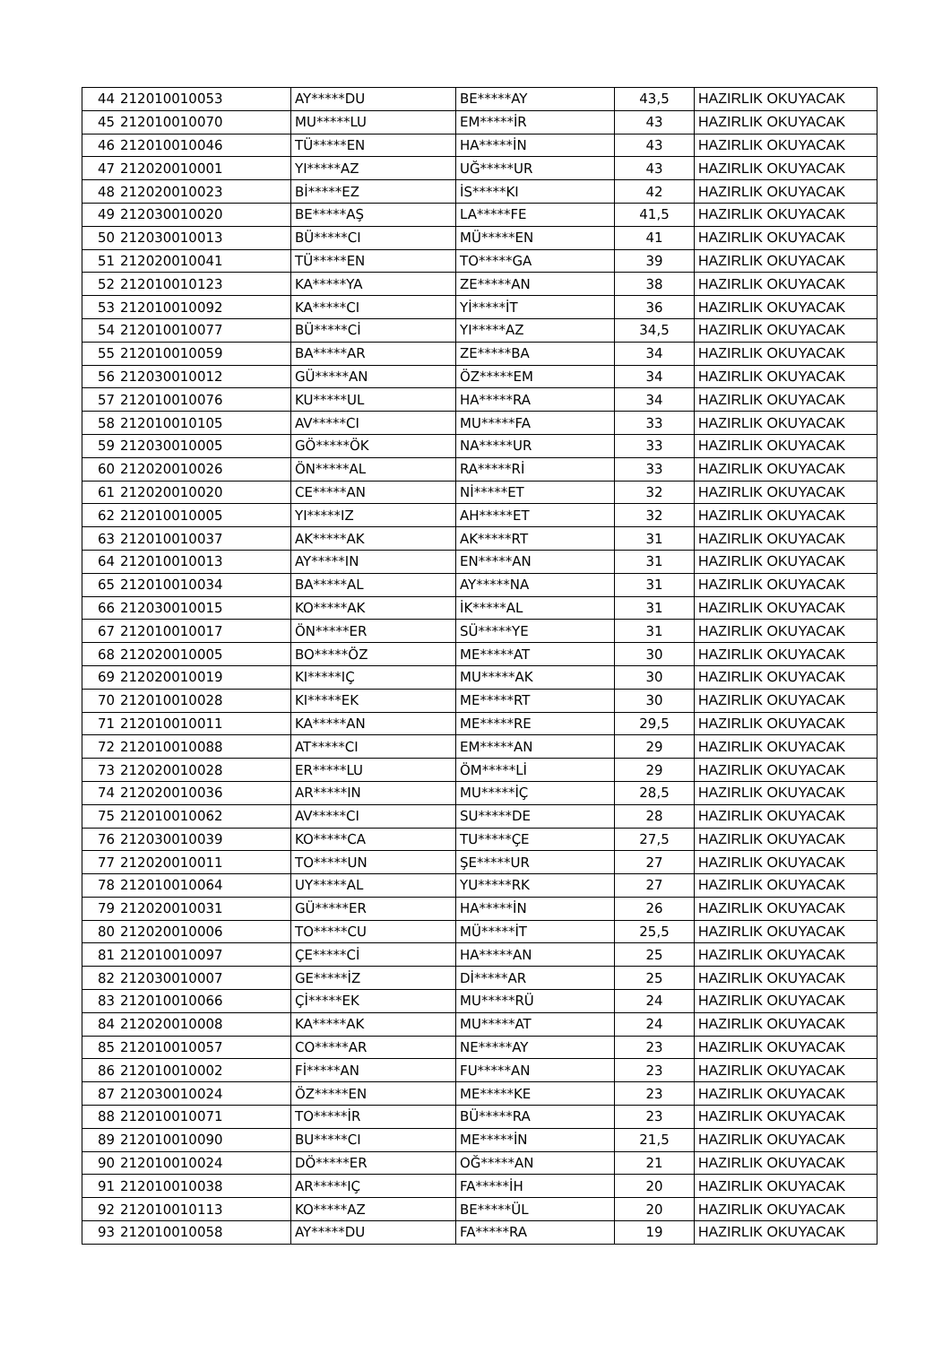| 44 | 212010010053 | AY*****DU | BE*****AY | 43,5 | HAZIRLIK OKUYACAK |
| 45 | 212010010070 | MU*****LU | EM*****İR | 43 | HAZIRLIK OKUYACAK |
| 46 | 212010010046 | TÜ*****EN | HA*****İN | 43 | HAZIRLIK OKUYACAK |
| 47 | 212020010001 | YI*****AZ | UĞ*****UR | 43 | HAZIRLIK OKUYACAK |
| 48 | 212020010023 | Bİ*****EZ | İS*****KI | 42 | HAZIRLIK OKUYACAK |
| 49 | 212030010020 | BE*****AŞ | LA*****FE | 41,5 | HAZIRLIK OKUYACAK |
| 50 | 212030010013 | BÜ*****CI | MÜ*****EN | 41 | HAZIRLIK OKUYACAK |
| 51 | 212020010041 | TÜ*****EN | TO*****GA | 39 | HAZIRLIK OKUYACAK |
| 52 | 212010010123 | KA*****YA | ZE*****AN | 38 | HAZIRLIK OKUYACAK |
| 53 | 212010010092 | KA*****CI | Yİ*****İT | 36 | HAZIRLIK OKUYACAK |
| 54 | 212010010077 | BÜ*****Cİ | YI*****AZ | 34,5 | HAZIRLIK OKUYACAK |
| 55 | 212010010059 | BA*****AR | ZE*****BA | 34 | HAZIRLIK OKUYACAK |
| 56 | 212030010012 | GÜ*****AN | ÖZ*****EM | 34 | HAZIRLIK OKUYACAK |
| 57 | 212010010076 | KU*****UL | HA*****RA | 34 | HAZIRLIK OKUYACAK |
| 58 | 212010010105 | AV*****CI | MU*****FA | 33 | HAZIRLIK OKUYACAK |
| 59 | 212030010005 | GÖ*****ÖK | NA*****UR | 33 | HAZIRLIK OKUYACAK |
| 60 | 212020010026 | ÖN*****AL | RA*****Rİ | 33 | HAZIRLIK OKUYACAK |
| 61 | 212020010020 | CE*****AN | Nİ*****ET | 32 | HAZIRLIK OKUYACAK |
| 62 | 212010010005 | YI*****IZ | AH*****ET | 32 | HAZIRLIK OKUYACAK |
| 63 | 212010010037 | AK*****AK | AK*****RT | 31 | HAZIRLIK OKUYACAK |
| 64 | 212010010013 | AY*****IN | EN*****AN | 31 | HAZIRLIK OKUYACAK |
| 65 | 212010010034 | BA*****AL | AY*****NA | 31 | HAZIRLIK OKUYACAK |
| 66 | 212030010015 | KO*****AK | İK*****AL | 31 | HAZIRLIK OKUYACAK |
| 67 | 212010010017 | ÖN*****ER | SÜ*****YE | 31 | HAZIRLIK OKUYACAK |
| 68 | 212020010005 | BO*****ÖZ | ME*****AT | 30 | HAZIRLIK OKUYACAK |
| 69 | 212020010019 | KI*****IÇ | MU*****AK | 30 | HAZIRLIK OKUYACAK |
| 70 | 212010010028 | KI*****EK | ME*****RT | 30 | HAZIRLIK OKUYACAK |
| 71 | 212010010011 | KA*****AN | ME*****RE | 29,5 | HAZIRLIK OKUYACAK |
| 72 | 212010010088 | AT*****CI | EM*****AN | 29 | HAZIRLIK OKUYACAK |
| 73 | 212020010028 | ER*****LU | ÖM*****Lİ | 29 | HAZIRLIK OKUYACAK |
| 74 | 212020010036 | AR*****IN | MU*****İÇ | 28,5 | HAZIRLIK OKUYACAK |
| 75 | 212010010062 | AV*****CI | SU*****DE | 28 | HAZIRLIK OKUYACAK |
| 76 | 212030010039 | KO*****CA | TU*****ÇE | 27,5 | HAZIRLIK OKUYACAK |
| 77 | 212020010011 | TO*****UN | ŞE*****UR | 27 | HAZIRLIK OKUYACAK |
| 78 | 212010010064 | UY*****AL | YU*****RK | 27 | HAZIRLIK OKUYACAK |
| 79 | 212020010031 | GÜ*****ER | HA*****İN | 26 | HAZIRLIK OKUYACAK |
| 80 | 212020010006 | TO*****CU | MÜ*****İT | 25,5 | HAZIRLIK OKUYACAK |
| 81 | 212010010097 | ÇE*****Cİ | HA*****AN | 25 | HAZIRLIK OKUYACAK |
| 82 | 212030010007 | GE*****İZ | Dİ*****AR | 25 | HAZIRLIK OKUYACAK |
| 83 | 212010010066 | Çİ*****EK | MU*****RÜ | 24 | HAZIRLIK OKUYACAK |
| 84 | 212020010008 | KA*****AK | MU*****AT | 24 | HAZIRLIK OKUYACAK |
| 85 | 212010010057 | CO*****AR | NE*****AY | 23 | HAZIRLIK OKUYACAK |
| 86 | 212010010002 | Fİ*****AN | FU*****AN | 23 | HAZIRLIK OKUYACAK |
| 87 | 212030010024 | ÖZ*****EN | ME*****KE | 23 | HAZIRLIK OKUYACAK |
| 88 | 212010010071 | TO*****İR | BÜ*****RA | 23 | HAZIRLIK OKUYACAK |
| 89 | 212010010090 | BU*****CI | ME*****İN | 21,5 | HAZIRLIK OKUYACAK |
| 90 | 212010010024 | DÖ*****ER | OĞ*****AN | 21 | HAZIRLIK OKUYACAK |
| 91 | 212010010038 | AR*****IÇ | FA*****İH | 20 | HAZIRLIK OKUYACAK |
| 92 | 212010010113 | KO*****AZ | BE*****ÜL | 20 | HAZIRLIK OKUYACAK |
| 93 | 212010010058 | AY*****DU | FA*****RA | 19 | HAZIRLIK OKUYACAK |